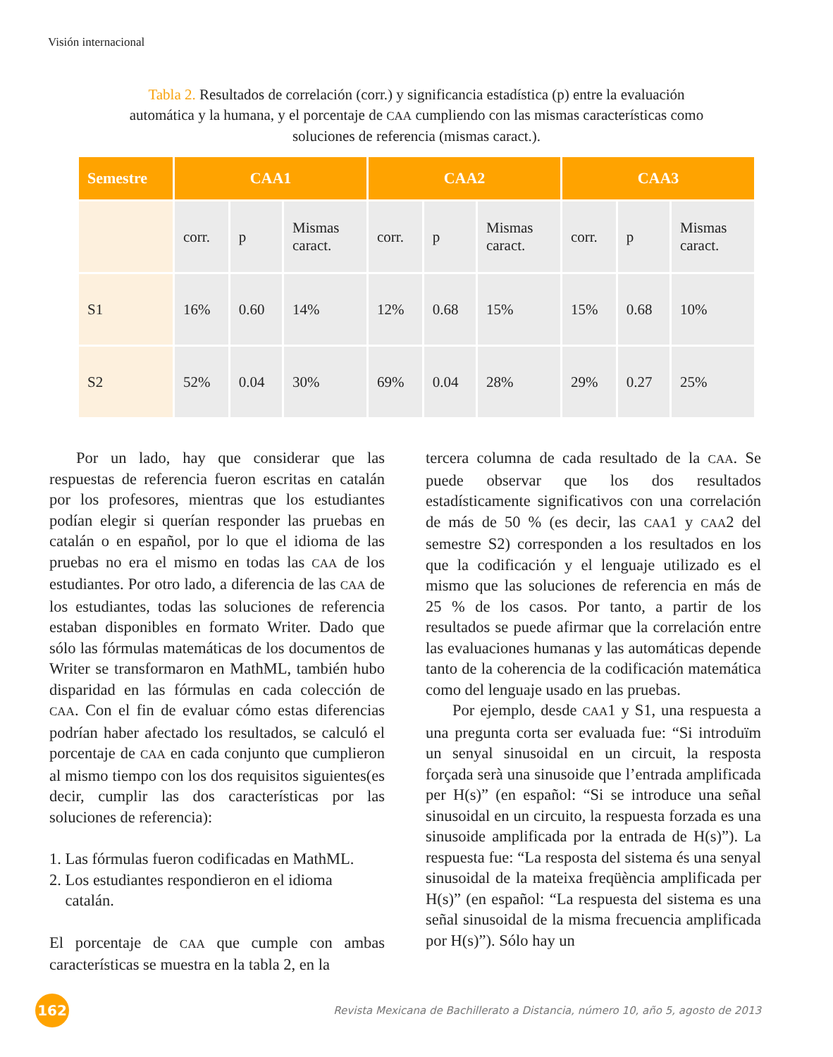Visión internacional
Tabla 2. Resultados de correlación (corr.) y significancia estadística (p) entre la evaluación automática y la humana, y el porcentaje de CAA cumpliendo con las mismas características como soluciones de referencia (mismas caract.).
| Semestre | CAA1 | | | CAA2 | | | CAA3 | | |
| --- | --- | --- | --- | --- | --- | --- | --- | --- | --- |
| | corr. | p | Mismas caract. | corr. | p | Mismas caract. | corr. | p | Mismas caract. |
| S1 | 16% | 0.60 | 14% | 12% | 0.68 | 15% | 15% | 0.68 | 10% |
| S2 | 52% | 0.04 | 30% | 69% | 0.04 | 28% | 29% | 0.27 | 25% |
Por un lado, hay que considerar que las respuestas de referencia fueron escritas en catalán por los profesores, mientras que los estudiantes podían elegir si querían responder las pruebas en catalán o en español, por lo que el idioma de las pruebas no era el mismo en todas las CAA de los estudiantes. Por otro lado, a diferencia de las CAA de los estudiantes, todas las soluciones de referencia estaban disponibles en formato Writer. Dado que sólo las fórmulas matemáticas de los documentos de Writer se transformaron en MathML, también hubo disparidad en las fórmulas en cada colección de CAA. Con el fin de evaluar cómo estas diferencias podrían haber afectado los resultados, se calculó el porcentaje de CAA en cada conjunto que cumplieron al mismo tiempo con los dos requisitos siguientes(es decir, cumplir las dos características por las soluciones de referencia):
1. Las fórmulas fueron codificadas en MathML.
2. Los estudiantes respondieron en el idioma
catalán.
El porcentaje de CAA que cumple con ambas características se muestra en la tabla 2, en la
tercera columna de cada resultado de la CAA. Se puede observar que los dos resultados estadísticamente significativos con una correlación de más de 50 % (es decir, las CAA1 y CAA2 del semestre S2) corresponden a los resultados en los que la codificación y el lenguaje utilizado es el mismo que las soluciones de referencia en más de 25 % de los casos. Por tanto, a partir de los resultados se puede afirmar que la correlación entre las evaluaciones humanas y las automáticas depende tanto de la coherencia de la codificación matemática como del lenguaje usado en las pruebas.
Por ejemplo, desde CAA1 y S1, una respuesta a una pregunta corta ser evaluada fue: “Si introduïm un senyal sinusoidal en un circuit, la resposta forçada serà una sinusoide que l’entrada amplificada per H(s)” (en español: “Si se introduce una señal sinusoidal en un circuito, la respuesta forzada es una sinusoide amplificada por la entrada de H(s)”). La respuesta fue: “La resposta del sistema és una senyal sinusoidal de la mateixa freqüència amplificada per H(s)” (en español: “La respuesta del sistema es una señal sinusoidal de la misma frecuencia amplificada por H(s)”). Sólo hay un
162
Revista Mexicana de Bachillerato a Distancia, número 10, año 5, agosto de 2013